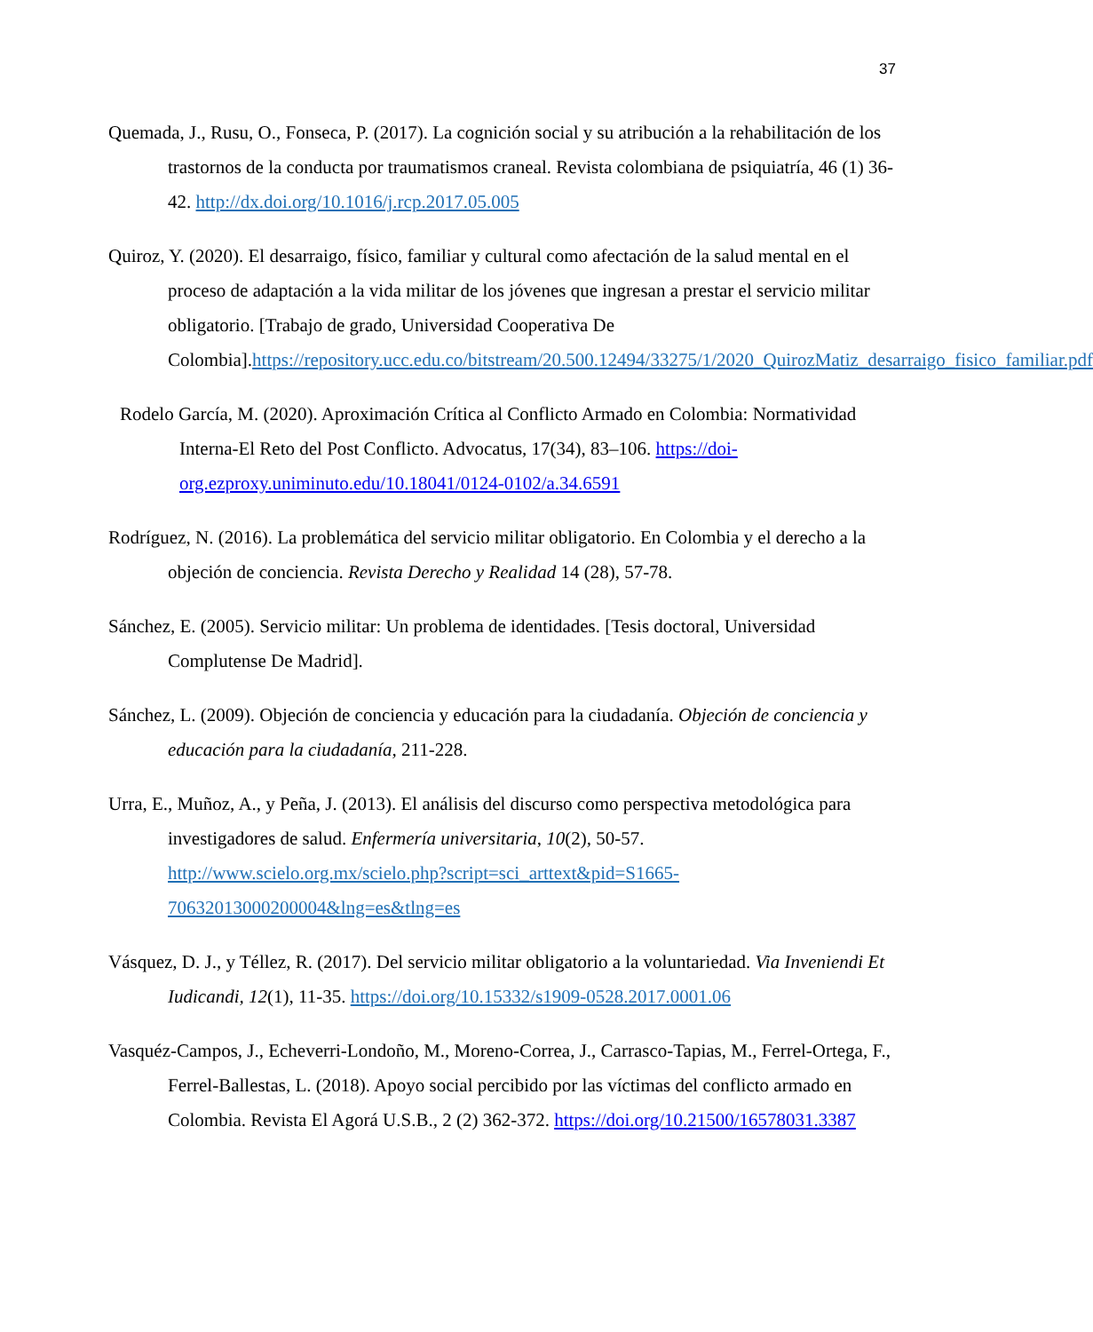37
Quemada, J., Rusu, O., Fonseca, P. (2017). La cognición social y su atribución a la rehabilitación de los trastornos de la conducta por traumatismos craneal. Revista colombiana de psiquiatría, 46 (1) 36-42. http://dx.doi.org/10.1016/j.rcp.2017.05.005
Quiroz, Y. (2020). El desarraigo, físico, familiar y cultural como afectación de la salud mental en el proceso de adaptación a la vida militar de los jóvenes que ingresan a prestar el servicio militar obligatorio. [Trabajo de grado, Universidad Cooperativa De Colombia].https://repository.ucc.edu.co/bitstream/20.500.12494/33275/1/2020_QuirozMatiz_desarraigo_fisico_familiar.pdf
Rodelo García, M. (2020). Aproximación Crítica al Conflicto Armado en Colombia: Normatividad Interna-El Reto del Post Conflicto. Advocatus, 17(34), 83–106. https://doi-org.ezproxy.uniminuto.edu/10.18041/0124-0102/a.34.6591
Rodríguez, N. (2016). La problemática del servicio militar obligatorio. En Colombia y el derecho a la objeción de conciencia. Revista Derecho y Realidad 14 (28), 57-78.
Sánchez, E. (2005). Servicio militar: Un problema de identidades. [Tesis doctoral, Universidad Complutense De Madrid].
Sánchez, L. (2009). Objeción de conciencia y educación para la ciudadanía. Objeción de conciencia y educación para la ciudadanía, 211-228.
Urra, E., Muñoz, A., y Peña, J. (2013). El análisis del discurso como perspectiva metodológica para investigadores de salud. Enfermería universitaria, 10(2), 50-57. http://www.scielo.org.mx/scielo.php?script=sci_arttext&pid=S1665-70632013000200004&lng=es&tlng=es
Vásquez, D. J., y Téllez, R. (2017). Del servicio militar obligatorio a la voluntariedad. Via Inveniendi Et Iudicandi, 12(1), 11-35. https://doi.org/10.15332/s1909-0528.2017.0001.06
Vasquéz-Campos, J., Echeverri-Londoño, M., Moreno-Correa, J., Carrasco-Tapias, M., Ferrel-Ortega, F., Ferrel-Ballestas, L. (2018). Apoyo social percibido por las víctimas del conflicto armado en Colombia. Revista El Agorá U.S.B., 2 (2) 362-372. https://doi.org/10.21500/16578031.3387